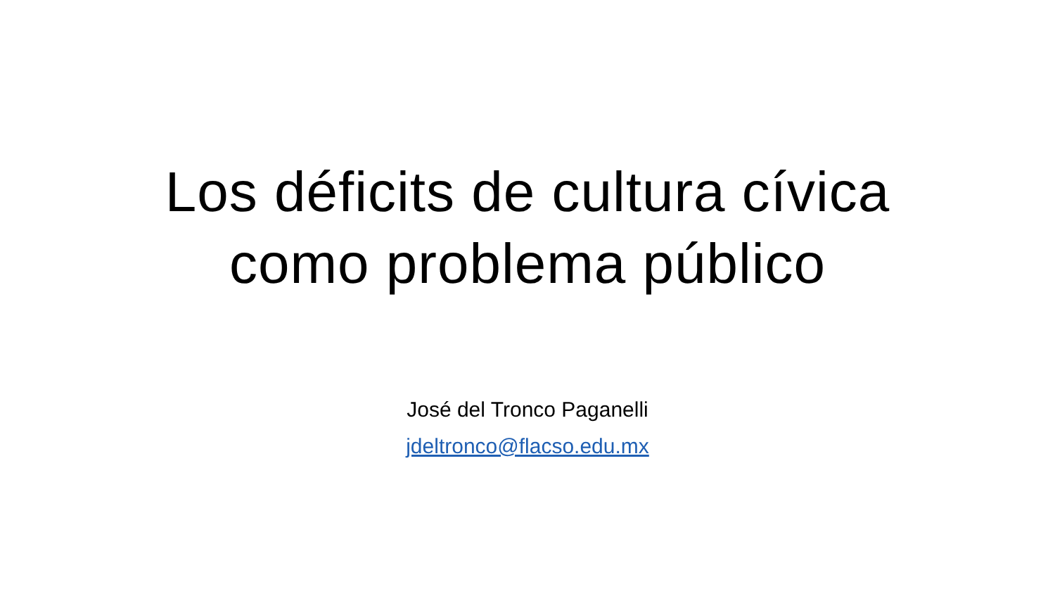Los déficits de cultura cívica
como problema público
José del Tronco Paganelli
jdeltronco@flacso.edu.mx